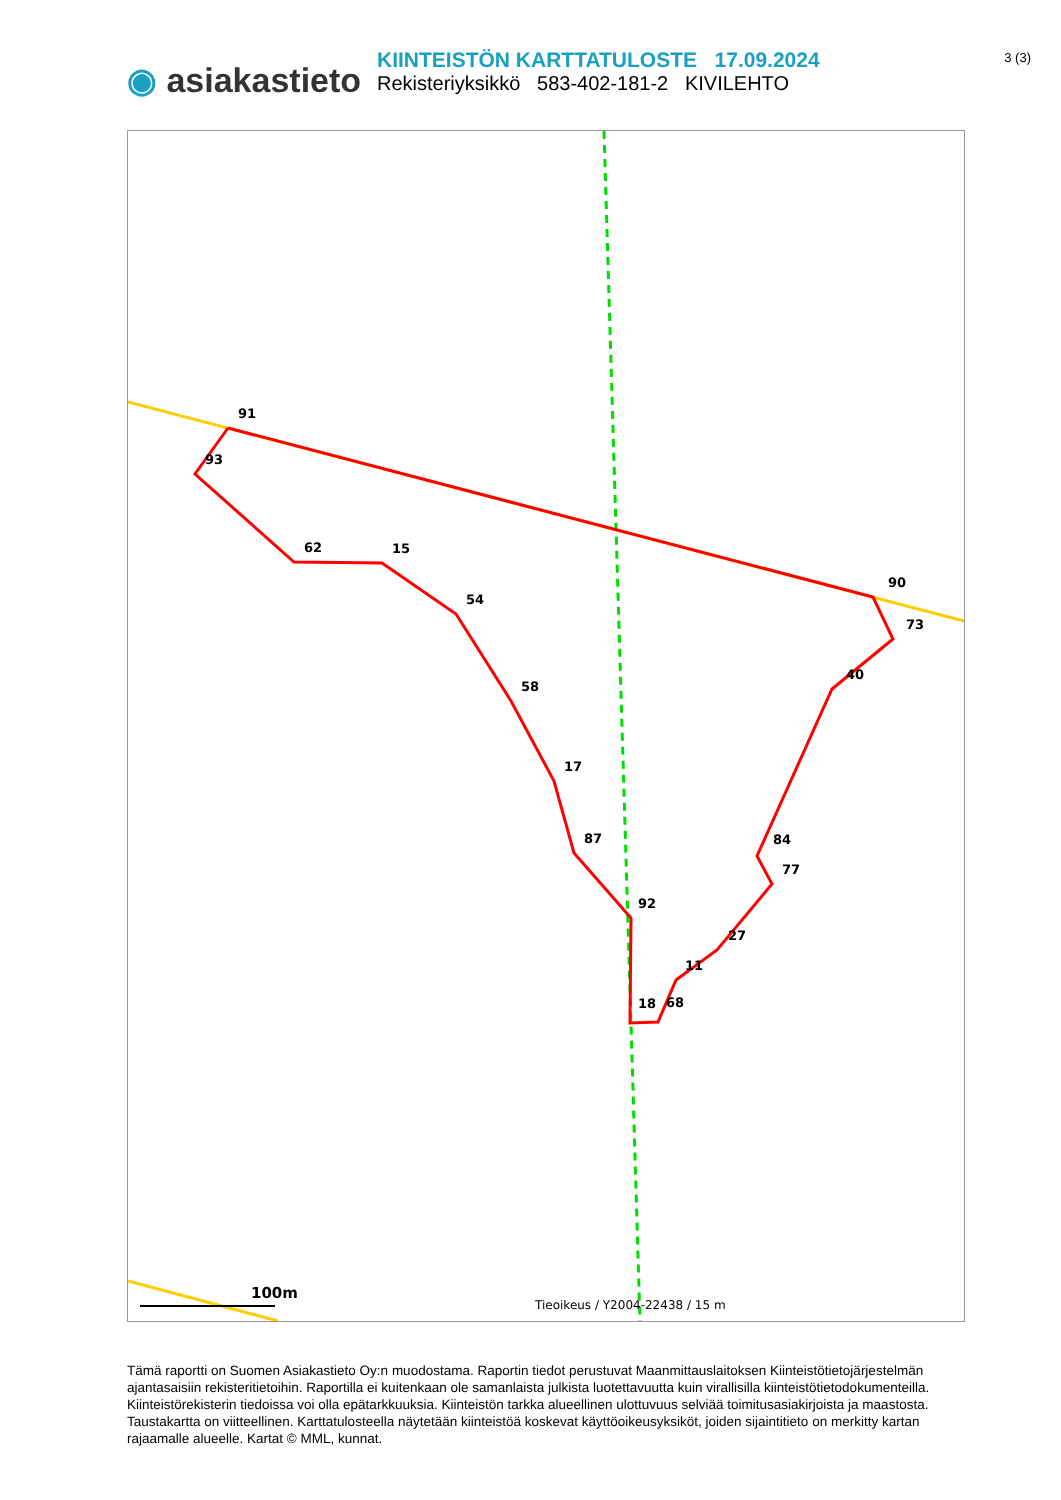3 (3)
◉ asiakastieto
KIINTEISTÖN KARTTATULOSTE 17.09.2024
Rekisteriyksikkö 583-402-181-2 KIVILEHTO
91
93
62
15
54
58
17
87
92
18
68
11
27
77
84
40
73
90
100m
Tieoikeus / Y2004-22438 / 15 m
Tämä raportti on Suomen Asiakastieto Oy:n muodostama. Raportin tiedot perustuvat Maanmittauslaitoksen Kiinteistötietojärjestelmän ajantasaisiin rekisteritietoihin. Raportilla ei kuitenkaan ole samanlaista julkista luotettavuutta kuin virallisilla kiinteistötietodokumenteilla. Kiinteistörekisterin tiedoissa voi olla epätarkkuuksia. Kiinteistön tarkka alueellinen ulottuvuus selviää toimitusasiakirjoista ja maastosta. Taustakartta on viitteellinen. Karttatulosteella näytetään kiinteistöä koskevat käyttöoikeusyksiköt, joiden sijaintitieto on merkitty kartan rajaamalle alueelle. Kartat © MML, kunnat.